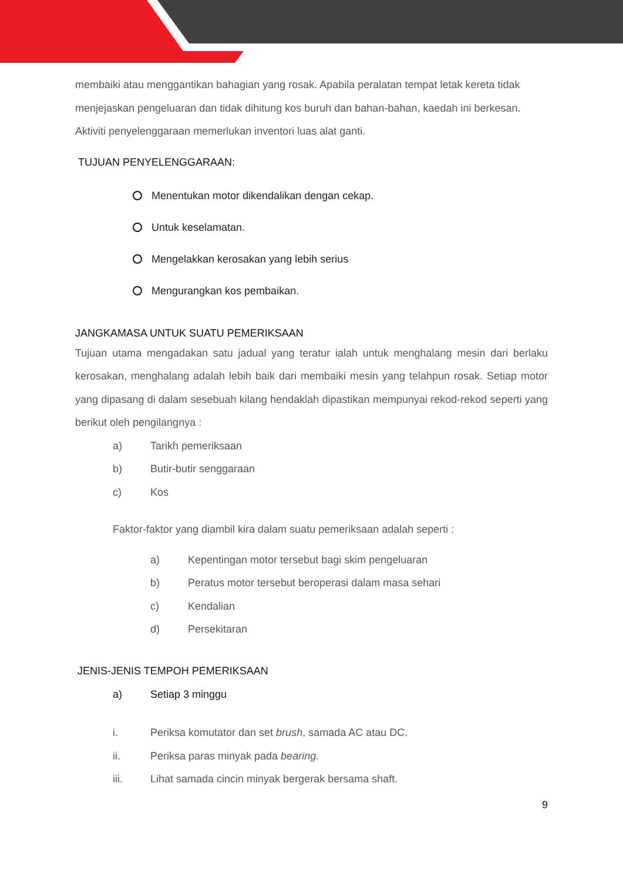membaiki atau menggantikan bahagian yang rosak. Apabila peralatan tempat letak kereta tidak menjejaskan pengeluaran dan tidak dihitung kos buruh dan bahan-bahan, kaedah ini berkesan. Aktiviti penyelenggaraan memerlukan inventori luas alat ganti.
TUJUAN PENYELENGGARAAN:
Menentukan motor dikendalikan dengan cekap.
Untuk keselamatan.
Mengelakkan kerosakan yang lebih serius
Mengurangkan kos pembaikan.
JANGKAMASA UNTUK SUATU PEMERIKSAAN
Tujuan utama mengadakan satu jadual yang teratur ialah untuk menghalang mesin dari berlaku kerosakan, menghalang adalah lebih baik dari membaiki mesin yang telahpun rosak. Setiap motor yang dipasang di dalam sesebuah kilang hendaklah dipastikan mempunyai rekod-rekod seperti yang berikut oleh pengilangnya :
a) Tarikh pemeriksaan
b) Butir-butir senggaraan
c) Kos
Faktor-faktor yang diambil kira dalam suatu pemeriksaan adalah seperti :
a) Kepentingan motor tersebut bagi skim pengeluaran
b) Peratus motor tersebut beroperasi dalam masa sehari
c) Kendalian
d) Persekitaran
JENIS-JENIS TEMPOH PEMERIKSAAN
a) Setiap 3 minggu
i. Periksa komutator dan set brush, samada AC atau DC.
ii. Periksa paras minyak pada bearing.
iii. Lihat samada cincin minyak bergerak bersama shaft.
9